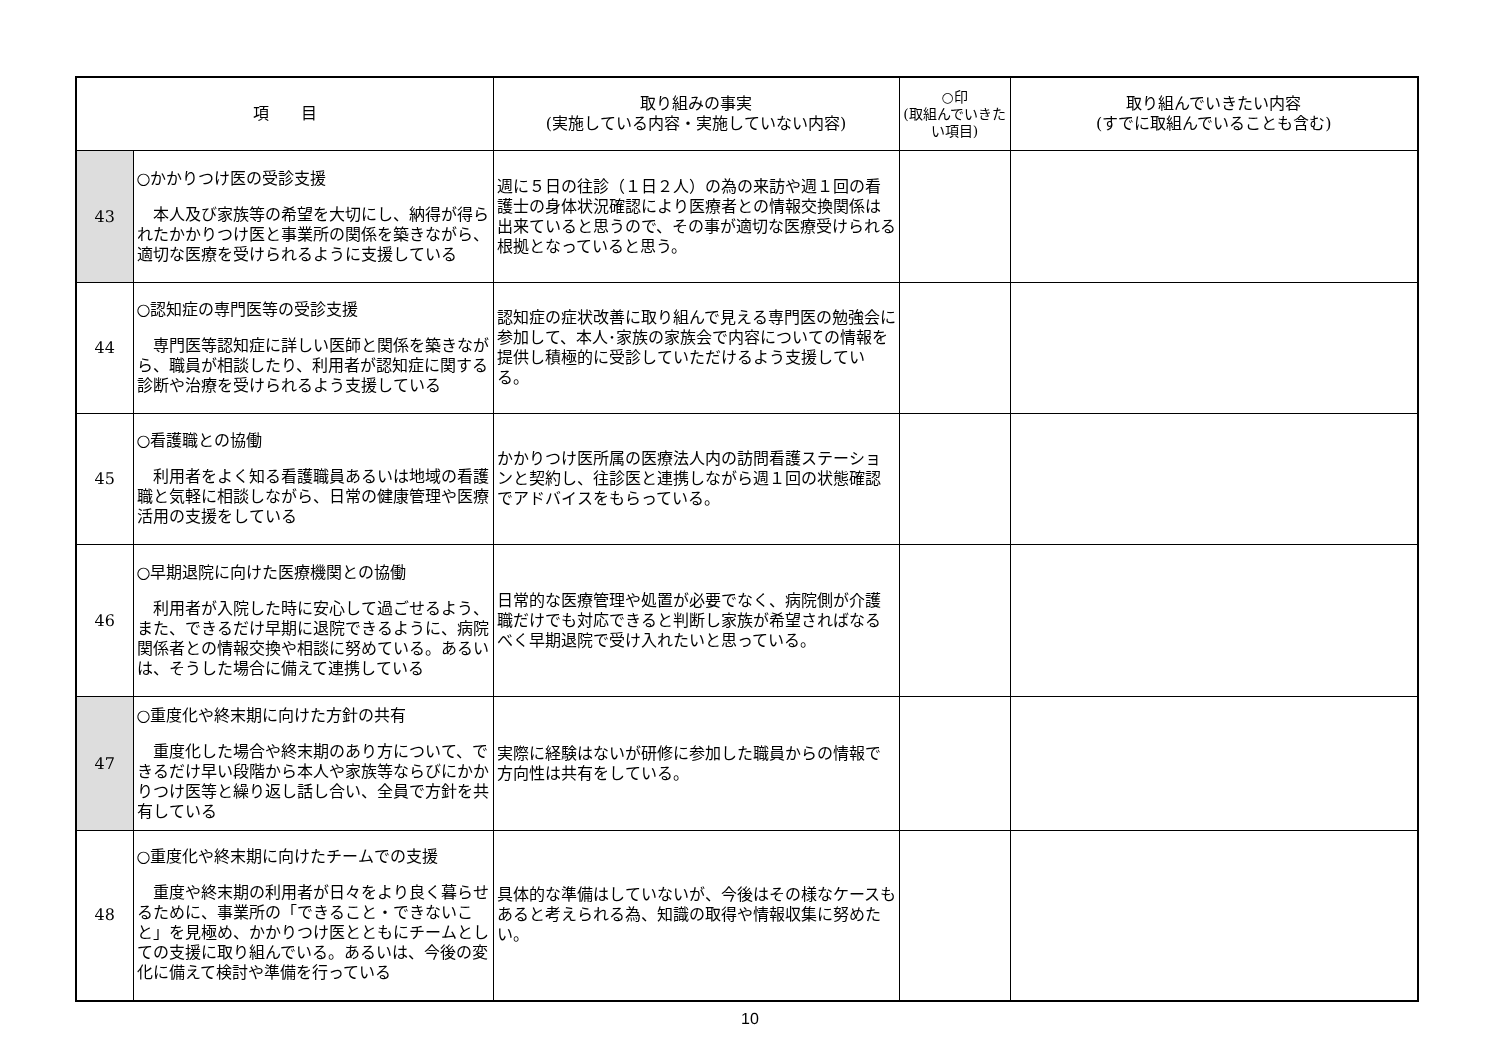| 項 目 | | 取り組みの事実 (実施している内容・実施していない内容) | ○印 (取組んでいきたい項目) | 取り組んでいきたい内容 (すでに取組んでいることも含む) |
| --- | --- | --- | --- | --- |
| 43 | ○かかりつけ医の受診支援 本人及び家族等の希望を大切にし、納得が得られたかかりつけ医と事業所の関係を築きながら、適切な医療を受けられるように支援している | 週に５日の往診（１日２人）の為の来訪や週１回の看護士の身体状況確認により医療者との情報交換関係は出来ていると思うので、その事が適切な医療受けられる根拠となっていると思う。 | | |
| 44 | ○認知症の専門医等の受診支援 専門医等認知症に詳しい医師と関係を築きながら、職員が相談したり、利用者が認知症に関する診断や治療を受けられるよう支援している | 認知症の症状改善に取り組んで見える専門医の勉強会に参加して、本人･家族の家族会で内容についての情報を提供し積極的に受診していただけるよう支援している。 | | |
| 45 | ○看護職との協働 利用者をよく知る看護職員あるいは地域の看護職と気軽に相談しながら、日常の健康管理や医療活用の支援をしている | かかりつけ医所属の医療法人内の訪問看護ステーションと契約し、往診医と連携しながら週１回の状態確認でアドバイスをもらっている。 | | |
| 46 | ○早期退院に向けた医療機関との協働 利用者が入院した時に安心して過ごせるよう、また、できるだけ早期に退院できるように、病院関係者との情報交換や相談に努めている。あるいは、そうした場合に備えて連携している | 日常的な医療管理や処置が必要でなく、病院側が介護職だけでも対応できると判断し家族が希望さればなるべく早期退院で受け入れたいと思っている。 | | |
| 47 | ○重度化や終末期に向けた方針の共有 重度化した場合や終末期のあり方について、できるだけ早い段階から本人や家族等ならびにかかりつけ医等と繰り返し話し合い、全員で方針を共有している | 実際に経験はないが研修に参加した職員からの情報で方向性は共有をしている。 | | |
| 48 | ○重度化や終末期に向けたチームでの支援 重度や終末期の利用者が日々をより良く暮らせるために、事業所の「できること・できないこと」を見極め、かかりつけ医とともにチームとしての支援に取り組んでいる。あるいは、今後の変化に備えて検討や準備を行っている | 具体的な準備はしていないが、今後はその様なケースもあると考えられる為、知識の取得や情報収集に努めたい。 | | |
10